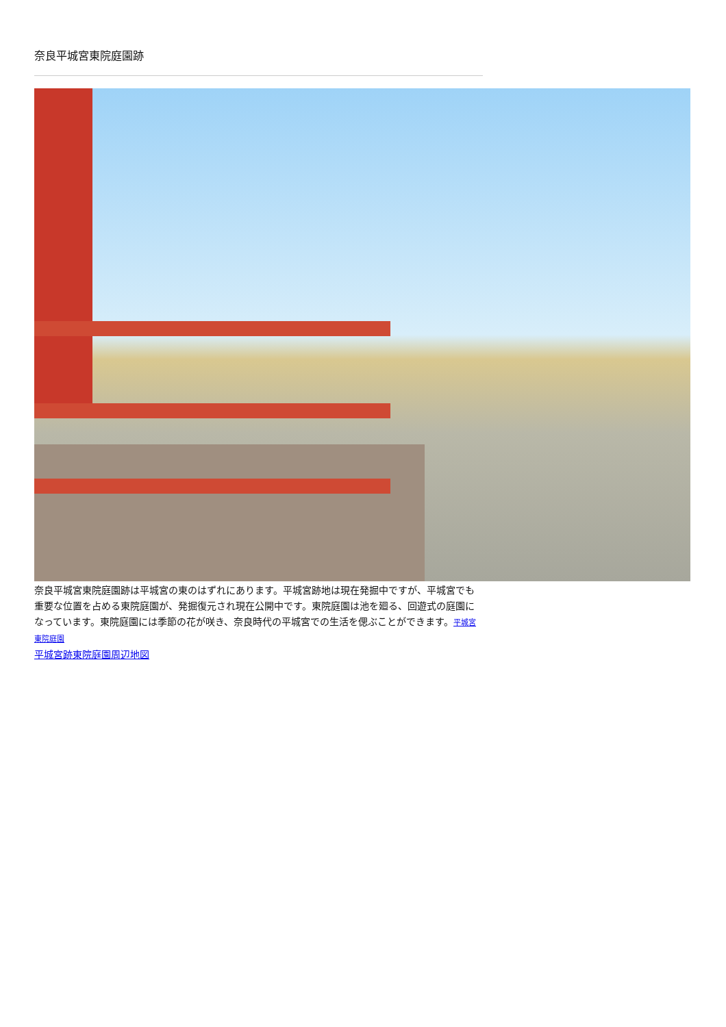奈良平城宮東院庭園跡
奈良平城宮東院庭園跡は平城宮の東のはずれにあります。平城宮跡地は現在発掘中ですが、平城宮でも重要な位置を占める東院庭園が、発掘復元され現在公開中です。東院庭園は池を廻る、回遊式の庭園になっています。東院庭園には季節の花が咲き、奈良時代の平城宮での生活を偲ぶことができます。平城宮東院庭園
平城宮跡東院庭園周辺地図